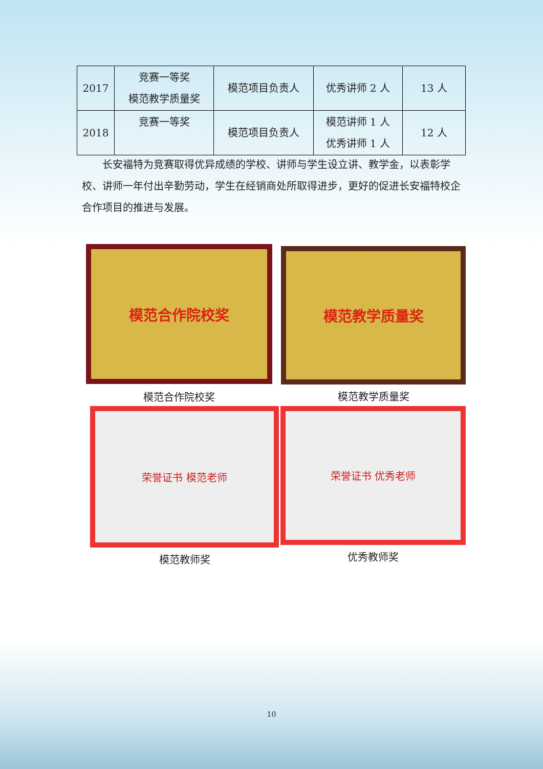| 2017 | 竞赛一等奖 模范教学质量奖 | 模范项目负责人 | 优秀讲师 2 人 | 13 人 |
| 2018 | 竞赛一等奖 | 模范项目负责人 | 模范讲师 1 人 优秀讲师 1 人 | 12 人 |
长安福特为竞赛取得优异成绩的学校、讲师与学生设立讲、教学金，以表彰学校、讲师一年付出辛勤劳动，学生在经销商处所取得进步，更好的促进长安福特校企合作项目的推进与发展。
模范合作院校奖
模范合作院校奖
模范教学质量奖
模范教学质量奖
荣誉证书 模范老师
模范教师奖
荣誉证书 优秀老师
优秀教师奖
10